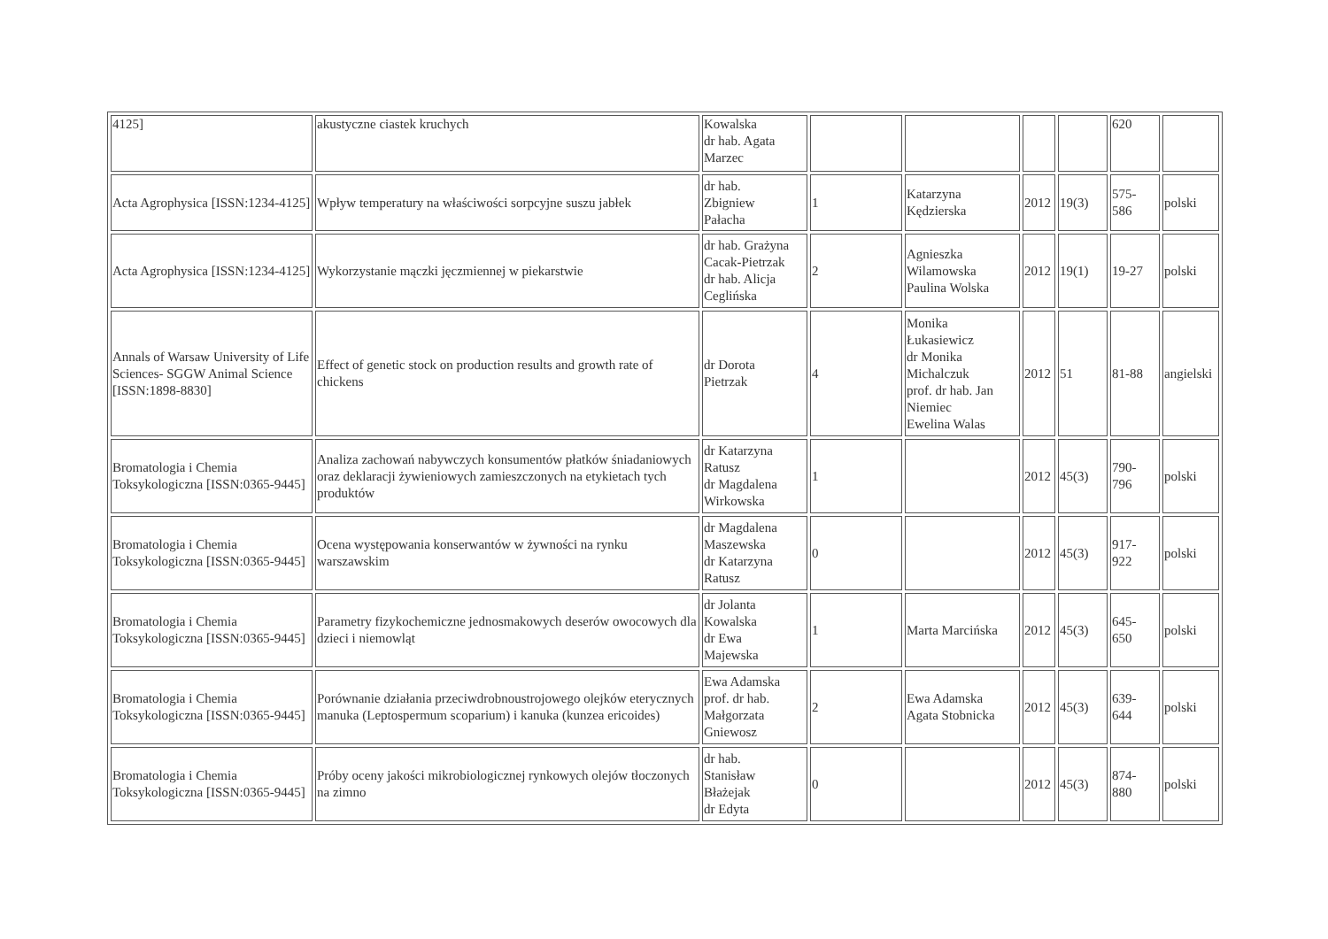| 4125] | akustyczne ciastek kruchych | Kowalska dr hab. Agata Marzec | | | | | 620 | |
| Acta Agrophysica [ISSN:1234-4125] | Wpływ temperatury na właściwości sorpcyjne suszu jabłek | dr hab. Zbigniew Pałacha | 1 | Katarzyna Kędzierska | 2012 | 19(3) | 575- 586 | polski |
| Acta Agrophysica [ISSN:1234-4125] | Wykorzystanie mączki jęczmiennej w piekarstwie | dr hab. Grażyna Cacak-Pietrzak dr hab. Alicja Ceglińska | 2 | Agnieszka Wilamowska Paulina Wolska | 2012 | 19(1) | 19-27 | polski |
| Annals of Warsaw University of Life Sciences- SGGW Animal Science [ISSN:1898-8830] | Effect of genetic stock on production results and growth rate of chickens | dr Dorota Pietrzak | 4 | Monika Łukasiewicz dr Monika Michalczuk prof. dr hab. Jan Niemiec Ewelina Walas | 2012 | 51 | 81-88 | angielski |
| Bromatologia i Chemia Toksykologiczna [ISSN:0365-9445] | Analiza zachowań nabywczych konsumentów płatków śniadaniowych oraz deklaracji żywieniowych zamieszczonych na etykietach tych produktów | dr Katarzyna Ratusz dr Magdalena Wirkowska | 1 | | 2012 | 45(3) | 790- 796 | polski |
| Bromatologia i Chemia Toksykologiczna [ISSN:0365-9445] | Ocena występowania konserwantów w żywności na rynku warszawskim | dr Magdalena Maszewska dr Katarzyna Ratusz | 0 | | 2012 | 45(3) | 917- 922 | polski |
| Bromatologia i Chemia Toksykologiczna [ISSN:0365-9445] | Parametry fizykochemiczne jednosmakowych deserów owocowych dla dzieci i niemowląt | dr Jolanta Kowalska dr Ewa Majewska | 1 | Marta Marcińska | 2012 | 45(3) | 645- 650 | polski |
| Bromatologia i Chemia Toksykologiczna [ISSN:0365-9445] | Porównanie działania przeciwdrobnoustrojowego olejków eterycznych manuka (Leptospermum scoparium) i kanuka (kunzea ericoides) | Ewa Adamska prof. dr hab. Małgorzata Gniewosz | 2 | Ewa Adamska Agata Stobnicka | 2012 | 45(3) | 639- 644 | polski |
| Bromatologia i Chemia Toksykologiczna [ISSN:0365-9445] | Próby oceny jakości mikrobiologicznej rynkowych olejów tłoczonych na zimno | dr hab. Stanisław Błażejak dr Edyta | 0 | | 2012 | 45(3) | 874- 880 | polski |